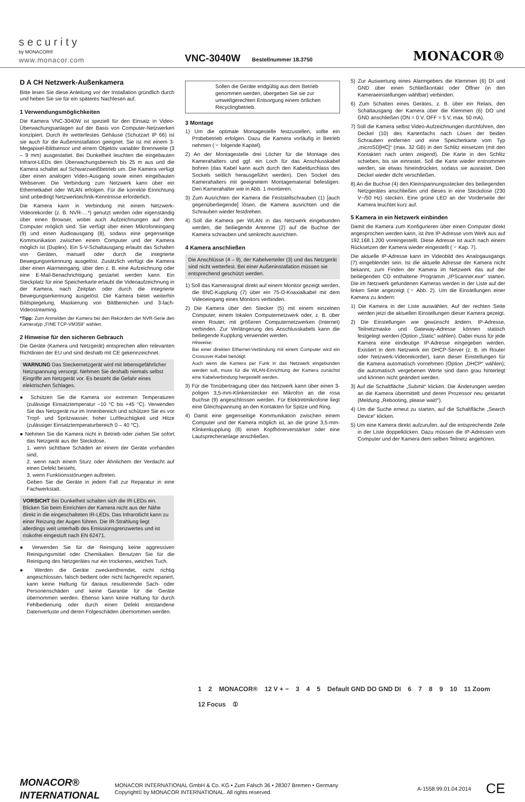security
by MONACOR®
www.monacor.com
VNC-3040W Bestellnummer 18.3750
MONACOR®
D A CH Netzwerk-Außenkamera
Bitte lesen Sie diese Anleitung vor der Installation gründlich durch und heben Sie sie für ein späteres Nachlesen auf.
1 Verwendungsmöglichkeiten
Die Kamera VNC-3040W ist speziell für den Einsatz in Video-Überwachungsanlagen auf der Basis von Computer-Netzwerken konzipiert. Durch ihr wetterfestes Gehäuse (Schutzart IP 66) ist sie auch für die Außeninstallation geeignet. Sie ist mit einem 3-Megapixel-Bildsensor und einem Objektiv variabler Brennweite (3 – 9 mm) ausgestattet. Bei Dunkelheit leuchten die eingebauten Infrarot-LEDs den Überwachungsbereich bis 25 m aus und die Kamera schaltet auf Schwarzweißbetrieb um. Die Kamera verfügt über einen analogen Video-Ausgang sowie einen eingebauten Webserver. Die Verbindung zum Netzwerk kann über ein Ethernetkabel oder WLAN erfolgen. Für die korrekte Einrichtung sind unbedingt Netzwerktechnik-Kenntnisse erforderlich.
Die Kamera kann in Verbindung mit einem Netzwerk-Videorekorder (z. B. NVR-…*) genutzt werden oder eigenständig über einen Browser, wobei auch Aufzeichnungen auf dem Computer möglich sind. Sie verfügt über einen Mikrofoneingang (9) und einen Audioausgang (8), sodass eine gegenseitige Kommunikation zwischen einem Computer und der Kamera möglich ist (Duplex). Ein 5-V-Schaltausgang erlaubt das Schalten von Geräten, manuell oder durch die integrierte Bewegungserkennung ausgelöst. Zusätzlich verfügt die Kamera über einen Alarmeingang, über den z. B. eine Aufzeichnung oder eine E-Mail-Benachrichtigung gestartet werden kann. Ein Steckplatz für eine Speicherkarte erlaubt die Videoaufzeichnung in der Kamera, nach Zeitplan oder durch die integrierte Bewegungserkennung ausgelöst. Die Kamera bietet weiterhin Bildspiegelung, Maskierung von Bildbereichen und 3-fach-Videostreaming.
*Tipp: Zum Anmelden der Kamera bei den Rekordern der NVR-Serie den Kameratyp „FINE TCP-VM359“ wählen.
2 Hinweise für den sicheren Gebrauch
Die Geräte (Kamera und Netzgerät) entsprechen allen relevanten Richtlinien der EU und sind deshalb mit CE gekennzeichnet.
WARNUNG Das Steckernetzgerät wird mit lebensgefährlicher Netzspannung versorgt. Nehmen Sie deshalb niemals selbst Eingriffe am Netzgerät vor. Es besteht die Gefahr eines elektrischen Schlages.
● Schützen Sie die Kamera vor extremen Temperaturen (zulässige Einsatztemperatur −10 °C bis +45 °C). Verwenden Sie das Netzgerät nur im Innenbereich und schützen Sie es vor Tropf- und Spritzwasser, hoher Luftfeuchtigkeit und Hitze (zulässiger Einsatztemperaturbereich 0 – 40 °C).
● Nehmen Sie die Kamera nicht in Betrieb oder ziehen Sie sofort das Netzgerät aus der Steckdose,
1. wenn sichtbare Schäden an einem der Geräte vorhanden sind,
2. wenn nach einem Sturz oder Ähnlichem der Verdacht auf einen Defekt besteht,
3. wenn Funktionsstörungen auftreten.
Geben Sie die Geräte in jedem Fall zur Reparatur in eine Fachwerkstatt.
VORSICHT Bei Dunkelheit schalten sich die IR-LEDs ein. Blicken Sie beim Einrichten der Kamera nicht aus der Nähe direkt in die eingeschalteten IR-LEDs. Das Infrarotlicht kann zu einer Reizung der Augen führen. Die IR-Strahlung liegt allerdings weit unterhalb des Emissionsgrenzwertes und ist risikofrei eingestuft nach EN 62471.
● Verwenden Sie für die Reinigung keine aggressiven Reinigungsmittel oder Chemikalien. Benutzen Sie für die Reinigung des Netzgerätes nur ein trockenes, weiches Tuch.
● Werden die Geräte zweckentfremdet, nicht richtig angeschlossen, falsch bedient oder nicht fachgerecht repariert, kann keine Haftung für daraus resultierende Sach- oder Personenschäden und keine Garantie für die Geräte übernommen werden. Ebenso kann keine Haftung für durch Fehlbedienung oder durch einen Defekt entstandene Datenverluste und deren Folgeschäden übernommen werden.
Sollen die Geräte endgültig aus dem Betrieb genommen werden, übergeben Sie sie zur umweltgerechten Entsorgung einem örtlichen Recyclingbetrieb.
3 Montage
1) Um die optimale Montagestelle festzustellen, sollte ein Probebetrieb erfolgen. Dazu die Kamera vorläufig in Betrieb nehmen (☞ folgende Kapitel).
2) An der Montagestelle drei Löcher für die Montage des Kamerahalters und ggf. ein Loch für das Anschlusskabel bohren (das Kabel kann auch durch den Kabeldurchlass des Sockels seitlich herausgeführt werden). Den Sockel des Kamerahalters mit geeignetem Montagematerial befestigen. Den Kamerahalter wie in Abb. 1 montieren.
3) Zum Ausrichten der Kamera die Feststellschrauben (1) [auch gegenüberliegende] lösen, die Kamera ausrichten und die Schrauben wieder festdrehen.
4) Soll die Kamera per WLAN in das Netzwerk eingebunden werden, die beiliegende Antenne (2) auf die Buchse der Kamera schrauben und senkrecht ausrichten.
4 Kamera anschließen
Die Anschlüsse (4 – 9), der Kabelverteiler (3) und das Netzgerät sind nicht wetterfest. Bei einer Außeninstallation müssen sie entsprechend geschützt werden.
1) Soll das Kamerasignal direkt auf einem Monitor gezeigt werden, die BNC-Kupplung (7) über ein 75-Ω-Koaxialkabel mit dem Videoeingang eines Monitors verbinden.
2) Die Kamera über den Stecker (5) mit einem einzelnen Computer, einem lokalen Computernetzwerk oder, z. B. über einen Router, mit größeren Computernetzwerken (Internet) verbinden. Zur Verlängerung des Anschlusskabels kann die beiliegende Kupplung verwendet werden.
Hinweise:
Bei einer direkten Ethernet-Verbindung mit einem Computer wird ein Crossover-Kabel benötigt.
Auch wenn die Kamera per Funk in das Netzwerk eingebunden werden soll, muss für die WLAN-Einrichtung der Kamera zunächst eine Kabelverbindung hergestellt werden.
3) Für die Tonübertragung über das Netzwerk kann über einen 3-poligen 3,5-mm-Klinkenstecker ein Mikrofon an die rosa Buchse (9) angeschlossen werden. Für Elektretmikrofone liegt eine Gleichspannung an den Kontakten für Spitze und Ring.
4) Damit eine gegenseitige Kommunikation zwischen einem Computer und der Kamera möglich ist, an die grüne 3,5-mm-Klinkenkupplung (8) einen Kopfhörerverstärker oder eine Lautsprecheranlage anschließen.
5) Zur Auswertung eines Alarmgebers die Klemmen (6) DI und GND über einen Schließkontakt oder Öffner (in den Kameraeinstellungen wählbar) verbinden.
6) Zum Schalten eines Gerätes, z. B. über ein Relais, den Schaltausgang der Kamera über die Klemmen (6) DO und GND anschließen (ON = 0 V, OFF = 5 V, max. 50 mA).
7) Soll die Kamera selbst Video-Aufzeichnungen durchführen, den Deckel (10) des Kartenfachs nach Lösen der beiden Schrauben entfernen und eine Speicherkarte vom Typ „microSD[HC]“ (max. 32 GB) in den Schlitz einsetzen (mit den Kontakten nach unten zeigend). Die Karte in den Schlitz schieben, bis sie einrastet. Soll die Karte wieder entnommen werden, sie etwas hineindrücken, sodass sie ausrastet. Den Deckel wieder dicht verschließen.
8) An die Buchse (4) den Kleinspannungsstecker des beiliegenden Netzgerätes anschließen und dieses in eine Steckdose (230 V~/50 Hz) stecken. Eine grüne LED an der Vorderseite der Kamera leuchtet kurz auf.
5 Kamera in ein Netzwerk einbinden
Damit die Kamera zum Konfigurieren über einen Computer direkt angesprochen werden kann, ist ihre IP-Adresse vom Werk aus auf 192.168.1.200 voreingestellt. Diese Adresse ist auch nach einem Rücksetzen der Kamera wieder eingestellt (☞ Kap. 7).
Die aktuelle IP-Adresse kann im Videobild des Analogausgangs (7) eingeblendet sein. Ist die aktuelle Adresse der Kamera nicht bekannt, zum Finden der Kamera im Netzwerk das auf der beiliegenden CD enthaltene Programm „IPScanner.exe“ starten. Die im Netzwerk gefundenen Kameras werden in der Liste auf der linken Seite angezeigt (☞ Abb. 2). Um die Einstellungen einer Kamera zu ändern:
1) Die Kamera in der Liste auswählen. Auf der rechten Seite werden jetzt die aktuellen Einstellungen dieser Kamera gezeigt.
2) Die Einstellungen wie gewünscht ändern. IP-Adresse, Teilnetzmaske und Gateway-Adresse können statisch festgelegt werden (Option „Static“ wählen). Dabei muss für jede Kamera eine eindeutige IP-Adresse eingegeben werden. Existiert in dem Netzwerk ein DHCP-Server (z. B. im Router oder Netzwerk-Videorekorder), kann dieser Einstellungen für die Kamera automatisch vornehmen (Option „DHCP“ wählen); die automatisch vergebenen Werte sind dann grau hinterlegt und können nicht geändert werden.
3) Auf die Schaltfläche „Submit“ klicken. Die Änderungen werden an die Kamera übermittelt und deren Prozessor neu gestartet (Meldung „Rebooting, please wait!“).
4) Um die Suche erneut zu starten, auf die Schaltfläche „Search Device“ klicken.
5) Um eine Kamera direkt aufzurufen, auf die entsprechende Zeile in der Liste doppelklicken. Dazu müssen die IP-Adressen vom Computer und der Kamera dem selben Teilnetz angehören.
1 2 MONACOR® 12 V + − 3 4 5 Default GND DO GND DI 6 7 8 9 10 11 Zoom 12 Focus ①
MONACOR®
INTERNATIONAL
MONACOR INTERNATIONAL GmbH & Co. KG • Zum Falsch 36 • 28307 Bremen • Germany
Copyright© by MONACOR INTERNATIONAL. All rights reserved.
A-1558.99.01.04.2014
CE